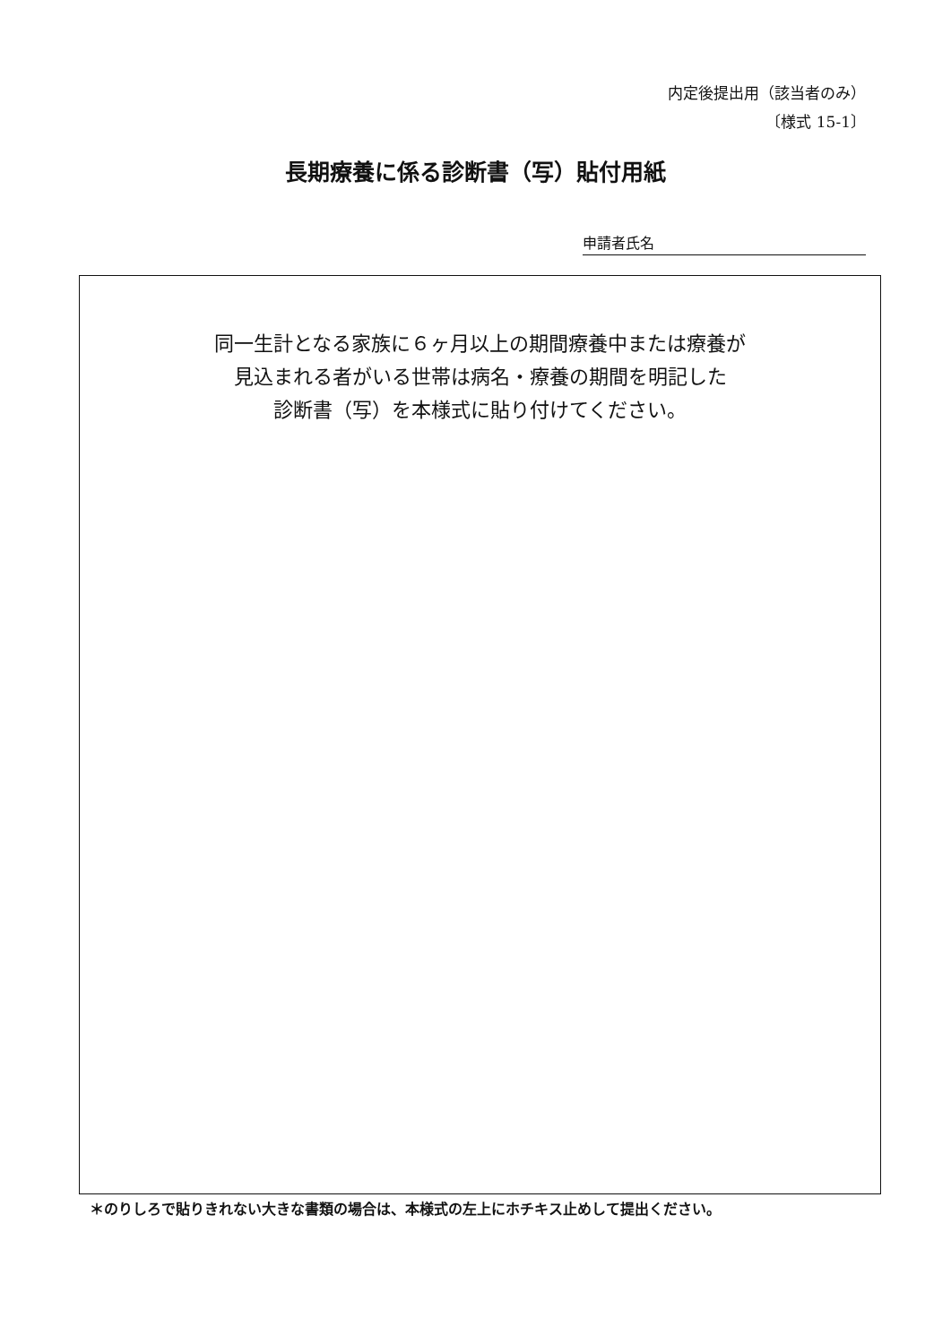内定後提出用（該当者のみ）
〔様式 15-1〕
長期療養に係る診断書（写）貼付用紙
申請者氏名
同一生計となる家族に６ヶ月以上の期間療養中または療養が
見込まれる者がいる世帯は病名・療養の期間を明記した
診断書（写）を本様式に貼り付けてください。
＊のりしろで貼りきれない大きな書類の場合は、本様式の左上にホチキス止めして提出ください。